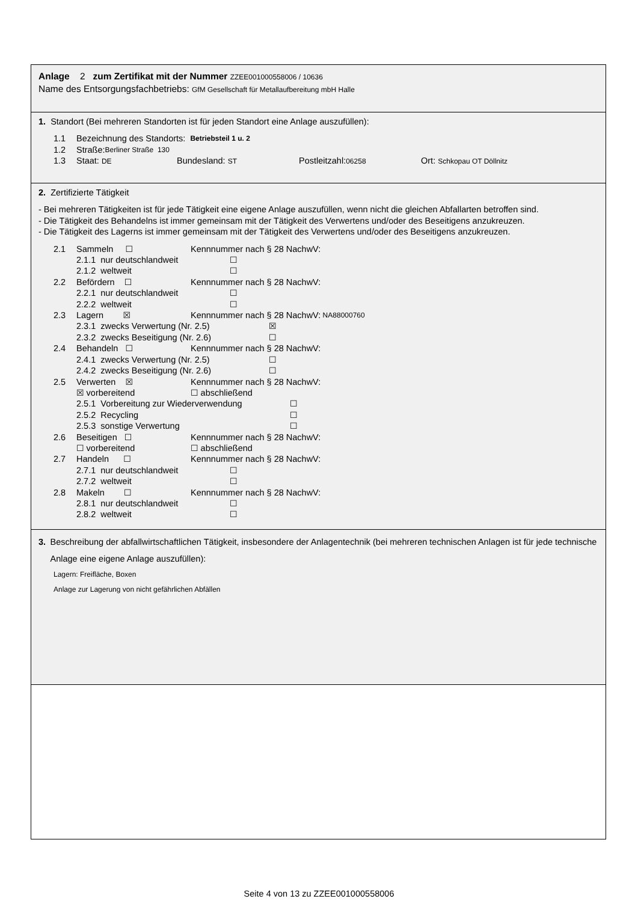Anlage 2 zum Zertifikat mit der Nummer ZZEE001000558006 / 10636
Name des Entsorgungsfachbetriebs: GfM Gesellschaft für Metallaufbereitung mbH Halle
1. Standort (Bei mehreren Standorten ist für jeden Standort eine Anlage auszufüllen):
1.1 Bezeichnung des Standorts: Betriebsteil 1 u. 2
1.2 Straße: Berliner Straße 130
1.3 Staat: DE Bundesland: ST Postleitzahl:06258 Ort: Schkopau OT Döllnitz
2. Zertifizierte Tätigkeit
- Bei mehreren Tätigkeiten ist für jede Tätigkeit eine eigene Anlage auszufüllen, wenn nicht die gleichen Abfallarten betroffen sind.
- Die Tätigkeit des Behandelns ist immer gemeinsam mit der Tätigkeit des Verwertens und/oder des Beseitigens anzukreuzen.
- Die Tätigkeit des Lagerns ist immer gemeinsam mit der Tätigkeit des Verwertens und/oder des Beseitigens anzukreuzen.
2.1 Sammeln ☐ Kennnummer nach § 28 NachwV:
2.1.1 nur deutschlandweit ☐
2.1.2 weltweit ☐
2.2 Befördern ☐ Kennnummer nach § 28 NachwV:
2.2.1 nur deutschlandweit ☐
2.2.2 weltweit ☐
2.3 Lagern ☒ Kennnummer nach § 28 NachwV: NA88000760
2.3.1 zwecks Verwertung (Nr. 2.5) ☒
2.3.2 zwecks Beseitigung (Nr. 2.6) ☐
2.4 Behandeln ☐ Kennnummer nach § 28 NachwV:
2.4.1 zwecks Verwertung (Nr. 2.5) ☐
2.4.2 zwecks Beseitigung (Nr. 2.6) ☐
2.5 Verwerten ☒ Kennnummer nach § 28 NachwV:
☒ vorbereitend ☐ abschließend
2.5.1 Vorbereitung zur Wiederverwendung ☐
2.5.2 Recycling ☐
2.5.3 sonstige Verwertung ☐
2.6 Beseitigen ☐ Kennnummer nach § 28 NachwV:
☐ vorbereitend ☐ abschließend
2.7 Handeln ☐ Kennnummer nach § 28 NachwV:
2.7.1 nur deutschlandweit ☐
2.7.2 weltweit ☐
2.8 Makeln ☐ Kennnummer nach § 28 NachwV:
2.8.1 nur deutschlandweit ☐
2.8.2 weltweit ☐
3. Beschreibung der abfallwirtschaftlichen Tätigkeit, insbesondere der Anlagentechnik (bei mehreren technischen Anlagen ist für jede technische Anlage eine eigene Anlage auszufüllen):
Lagern: Freifläche, Boxen
Anlage zur Lagerung von nicht gefährlichen Abfällen
Seite 4 von 13 zu ZZEE001000558006